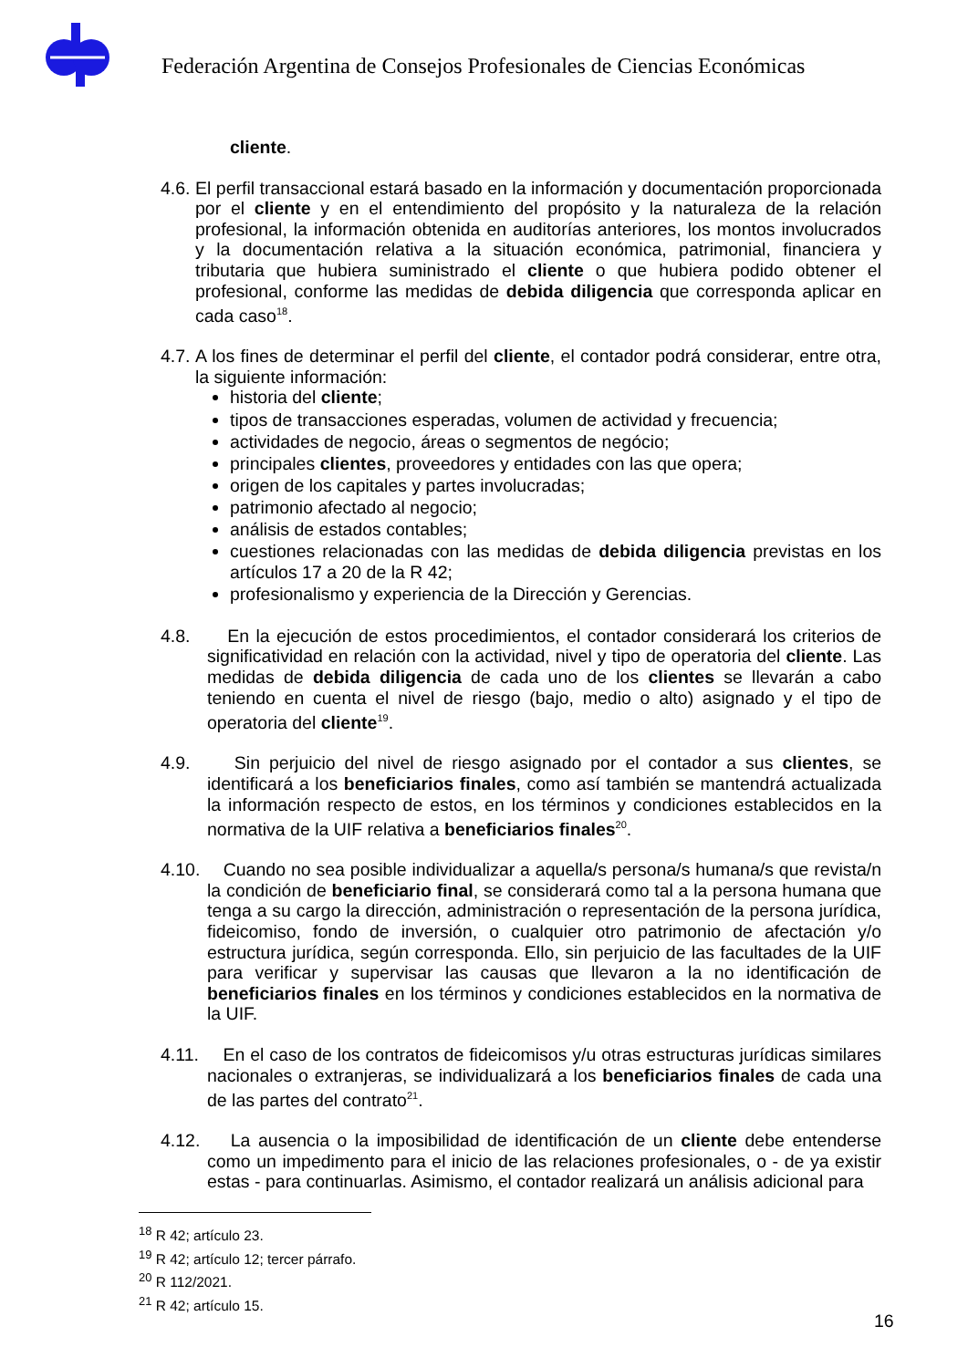Federación Argentina de Consejos Profesionales de Ciencias Económicas
cliente.
4.6.
El perfil transaccional estará basado en la información y documentación proporcionada por el cliente y en el entendimiento del propósito y la naturaleza de la relación profesional, la información obtenida en auditorías anteriores, los montos involucrados y la documentación relativa a la situación económica, patrimonial, financiera y tributaria que hubiera suministrado el cliente o que hubiera podido obtener el profesional, conforme las medidas de debida diligencia que corresponda aplicar en cada caso<sup>18</sup>.
4.7.
A los fines de determinar el perfil del cliente, el contador podrá considerar, entre otra, la siguiente información:
historia del cliente;
tipos de transacciones esperadas, volumen de actividad y frecuencia;
actividades de negocio, áreas o segmentos de negócio;
principales clientes, proveedores y entidades con las que opera;
origen de los capitales y partes involucradas;
patrimonio afectado al negocio;
análisis de estados contables;
cuestiones relacionadas con las medidas de debida diligencia previstas en los artículos 17 a 20 de la R 42;
profesionalismo y experiencia de la Dirección y Gerencias.
4.8. En la ejecución de estos procedimientos, el contador considerará los criterios de significatividad en relación con la actividad, nivel y tipo de operatoria del cliente. Las medidas de debida diligencia de cada uno de los clientes se llevarán a cabo teniendo en cuenta el nivel de riesgo (bajo, medio o alto) asignado y el tipo de operatoria del cliente<sup>19</sup>.
4.9. Sin perjuicio del nivel de riesgo asignado por el contador a sus clientes, se identificará a los beneficiarios finales, como así también se mantendrá actualizada la información respecto de estos, en los términos y condiciones establecidos en la normativa de la UIF relativa a beneficiarios finales<sup>20</sup>.
4.10.
Cuando no sea posible individualizar a aquella/s persona/s humana/s que revista/n la condición de beneficiario final, se considerará como tal a la persona humana que tenga a su cargo la dirección, administración o representación de la persona jurídica, fideicomiso, fondo de inversión, o cualquier otro patrimonio de afectación y/o estructura jurídica, según corresponda. Ello, sin perjuicio de las facultades de la UIF para verificar y supervisar las causas que llevaron a la no identificación de beneficiarios finales en los términos y condiciones establecidos en la normativa de la UIF.
4.11.
En el caso de los contratos de fideicomisos y/u otras estructuras jurídicas similares nacionales o extranjeras, se individualizará a los beneficiarios finales de cada una de las partes del contrato<sup>21</sup>.
4.12.
La ausencia o la imposibilidad de identificación de un cliente debe entenderse como un impedimento para el inicio de las relaciones profesionales, o - de ya existir estas - para continuarlas. Asimismo, el contador realizará un análisis adicional para
<sup>18</sup> R 42; artículo 23.
<sup>19</sup> R 42; artículo 12; tercer párrafo.
<sup>20</sup> R 112/2021.
<sup>21</sup> R 42; artículo 15.
16